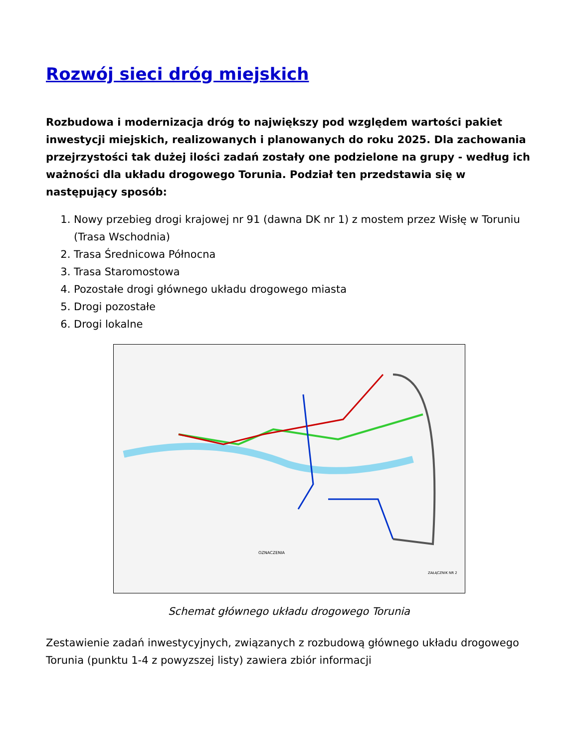Rozwój sieci dróg miejskich
Rozbudowa i modernizacja dróg to największy pod względem wartości pakiet inwestycji miejskich, realizowanych i planowanych do roku 2025. Dla zachowania przejrzystości tak dużej ilości zadań zostały one podzielone na grupy - według ich ważności dla układu drogowego Torunia. Podział ten przedstawia się w następujący sposób:
1. Nowy przebieg drogi krajowej nr 91 (dawna DK nr 1) z mostem przez Wisłę w Toruniu (Trasa Wschodnia)
2. Trasa Średnicowa Północna
3. Trasa Staromostowa
4. Pozostałe drogi głównego układu drogowego miasta
5. Drogi pozostałe
6. Drogi lokalne
OZNACZENIA
ZAŁĄCZNIK NR 2
Schemat głównego układu drogowego Torunia
Zestawienie zadań inwestycyjnych, związanych z rozbudową głównego układu drogowego Torunia (punktu 1-4 z powyzszej listy) zawiera zbiór informacji